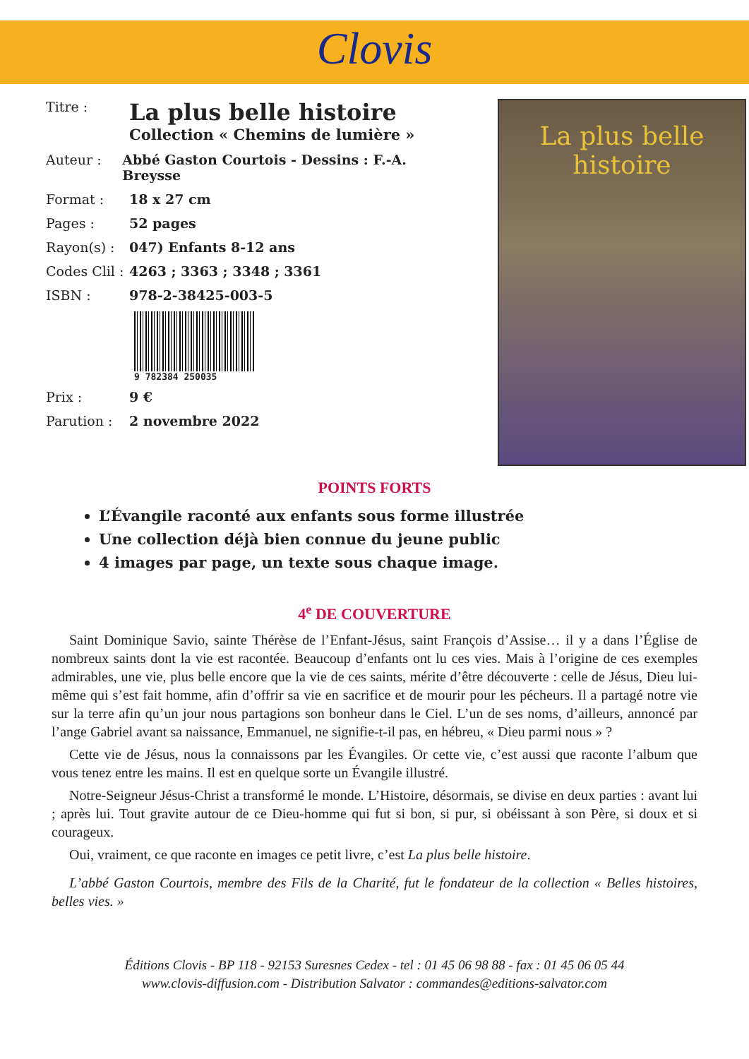Clovis
Titre :
La plus belle histoire
Collection « Chemins de lumière »
Auteur : Abbé Gaston Courtois - Dessins : F.-A. Breysse
Format : 18 x 27 cm
Pages : 52 pages
Rayon(s) : 047) Enfants 8-12 ans
Codes Clil :
4263 ; 3363 ; 3348 ; 3361
ISBN : 978-2-38425-003-5
9 782384 250035
Prix : 9 €
Parution : 2 novembre 2022
La plus belle
histoire
POINTS FORTS
L’Évangile raconté aux enfants sous forme illustrée
Une collection déjà bien connue du jeune public
4 images par page, un texte sous chaque image.
4<sup>e</sup> DE COUVERTURE
Saint Dominique Savio, sainte Thérèse de l’Enfant-Jésus, saint François d’Assise… il y a dans l’Église de nombreux saints dont la vie est racontée. Beaucoup d’enfants ont lu ces vies. Mais à l’origine de ces exemples admirables, une vie, plus belle encore que la vie de ces saints, mérite d’être découverte : celle de Jésus, Dieu lui-même qui s’est fait homme, afin d’offrir sa vie en sacrifice et de mourir pour les pécheurs. Il a partagé notre vie sur la terre afin qu’un jour nous partagions son bonheur dans le Ciel. L’un de ses noms, d’ailleurs, annoncé par l’ange Gabriel avant sa naissance, Emmanuel, ne signifie-t-il pas, en hébreu, « Dieu parmi nous » ?
Cette vie de Jésus, nous la connaissons par les Évangiles. Or cette vie, c’est aussi que raconte l’album que vous tenez entre les mains. Il est en quelque sorte un Évangile illustré.
Notre-Seigneur Jésus-Christ a transformé le monde. L’Histoire, désormais, se divise en deux parties : avant lui ; après lui. Tout gravite autour de ce Dieu-homme qui fut si bon, si pur, si obéissant à son Père, si doux et si courageux.
Oui, vraiment, ce que raconte en images ce petit livre, c’est La plus belle histoire.
L’abbé Gaston Courtois, membre des Fils de la Charité, fut le fondateur de la collection « Belles histoires, belles vies. »
Éditions Clovis - BP 118 - 92153 Suresnes Cedex - tel : 01 45 06 98 88 - fax : 01 45 06 05 44
www.clovis-diffusion.com - Distribution Salvator : commandes@editions-salvator.com